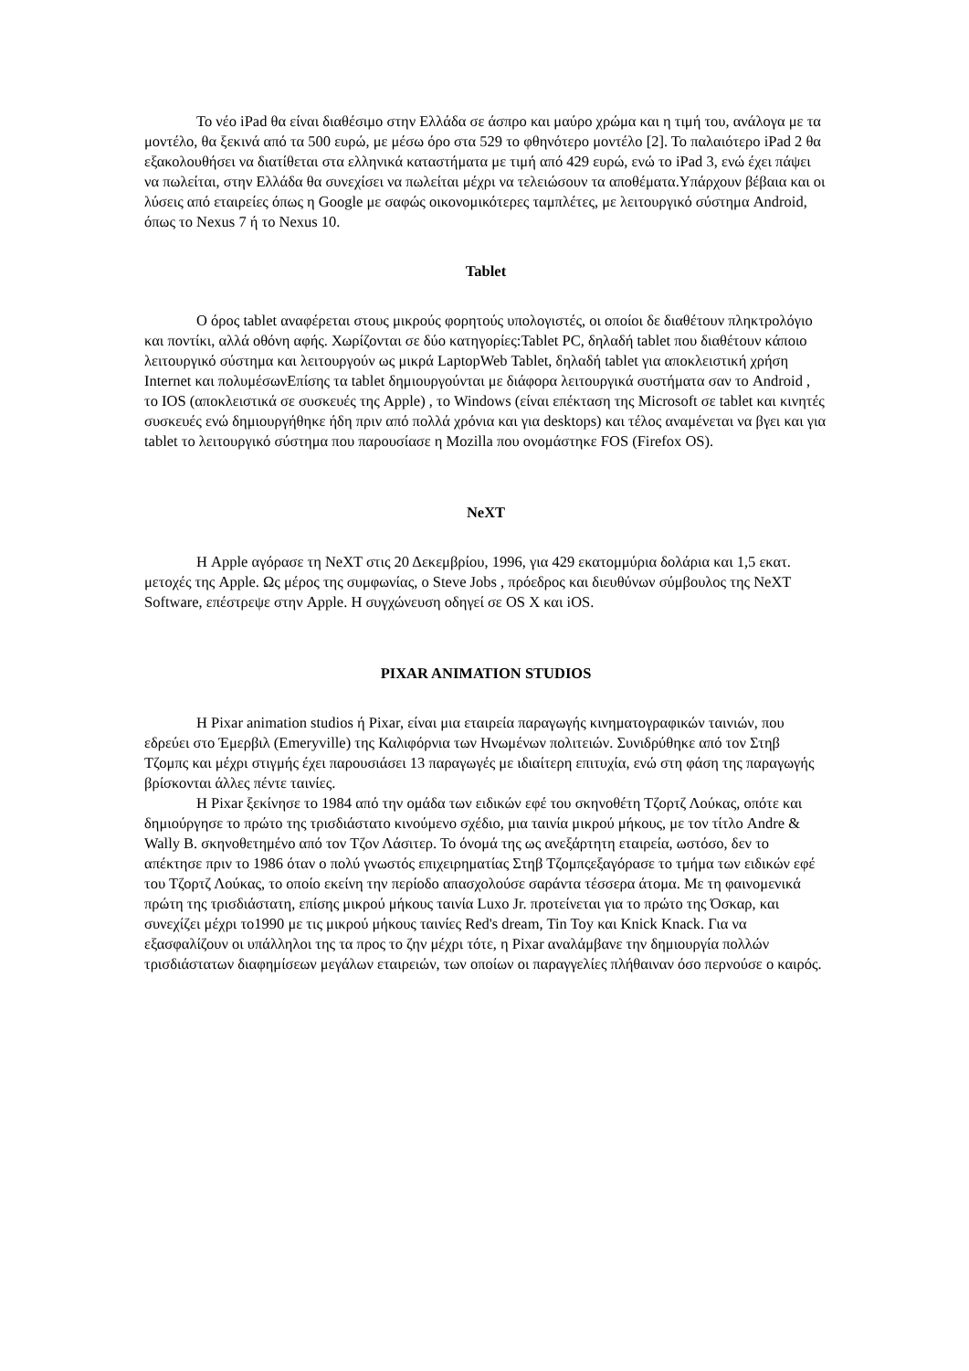Το νέο iPad θα είναι διαθέσιμο στην Ελλάδα σε άσπρο και μαύρο χρώμα και η τιμή του, ανάλογα με τα μοντέλο, θα ξεκινά από τα 500 ευρώ, με μέσω όρο στα 529 το φθηνότερο μοντέλο [2]. Το παλαιότερο iPad 2 θα εξακολουθήσει να διατίθεται στα ελληνικά καταστήματα με τιμή από 429 ευρώ, ενώ το iPad 3, ενώ έχει πάψει να πωλείται, στην Ελλάδα θα συνεχίσει να πωλείται μέχρι να τελειώσουν τα αποθέματα.Υπάρχουν βέβαια και οι λύσεις από εταιρείες όπως η Google με σαφώς οικονομικότερες ταμπλέτες, με λειτουργικό σύστημα Android, όπως το Nexus 7 ή το Nexus 10.
Tablet
Ο όρος tablet αναφέρεται στους μικρούς φορητούς υπολογιστές, οι οποίοι δε διαθέτουν πληκτρολόγιο και ποντίκι, αλλά οθόνη αφής. Χωρίζονται σε δύο κατηγορίες:Tablet PC, δηλαδή tablet που διαθέτουν κάποιο λειτουργικό σύστημα και λειτουργούν ως μικρά LaptopWeb Tablet, δηλαδή tablet για αποκλειστική χρήση Internet και πολυμέσωνΕπίσης τα tablet δημιουργούνται με διάφορα λειτουργικά συστήματα σαν το Android , το IOS (αποκλειστικά σε συσκευές της Apple) , το Windows (είναι επέκταση της Microsoft σε tablet και κινητές συσκευές ενώ δημιουργήθηκε ήδη πριν από πολλά χρόνια και για desktops) και τέλος αναμένεται να βγει και για tablet το λειτουργικό σύστημα που παρουσίασε η Mozilla που ονομάστηκε FOS (Firefox OS).
NeXT
Η Apple αγόρασε τη NeXT στις 20 Δεκεμβρίου, 1996, για 429 εκατομμύρια δολάρια και 1,5 εκατ. μετοχές της Apple. Ως μέρος της συμφωνίας, ο Steve Jobs , πρόεδρος και διευθύνων σύμβουλος της NeXT Software, επέστρεψε στην Apple. Η συγχώνευση οδηγεί σε OS X και iOS.
PIXAR ANIMATION STUDIOS
Η Pixar animation studios ή Pixar, είναι μια εταιρεία παραγωγής κινηματογραφικών ταινιών, που εδρεύει στο Έμερβιλ (Emeryville) της Καλιφόρνια των Ηνωμένων πολιτειών. Συνιδρύθηκε από τον Στηβ Τζομπς και μέχρι στιγμής έχει παρουσιάσει 13 παραγωγές με ιδιαίτερη επιτυχία, ενώ στη φάση της παραγωγής βρίσκονται άλλες πέντε ταινίες.
Η Pixar ξεκίνησε το 1984 από την ομάδα των ειδικών εφέ του σκηνοθέτη Τζορτζ Λούκας, οπότε και δημιούργησε το πρώτο της τρισδιάστατο κινούμενο σχέδιο, μια ταινία μικρού μήκους, με τον τίτλο Andre & Wally B. σκηνοθετημένο από τον Τζον Λάσιτερ. Το όνομά της ως ανεξάρτητη εταιρεία, ωστόσο, δεν το απέκτησε πριν το 1986 όταν ο πολύ γνωστός επιχειρηματίας Στηβ Τζομπςεξαγόρασε το τμήμα των ειδικών εφέ του Τζορτζ Λούκας, το οποίο εκείνη την περίοδο απασχολούσε σαράντα τέσσερα άτομα. Με τη φαινομενικά πρώτη της τρισδιάστατη, επίσης μικρού μήκους ταινία Luxo Jr. προτείνεται για το πρώτο της Όσκαρ, και συνεχίζει μέχρι το1990 με τις μικρού μήκους ταινίες Red's dream, Tin Toy και Knick Knack. Για να εξασφαλίζουν οι υπάλληλοι της τα προς το ζην μέχρι τότε, η Pixar αναλάμβανε την δημιουργία πολλών τρισδιάστατων διαφημίσεων μεγάλων εταιρειών, των οποίων οι παραγγελίες πλήθαιναν όσο περνούσε ο καιρός.